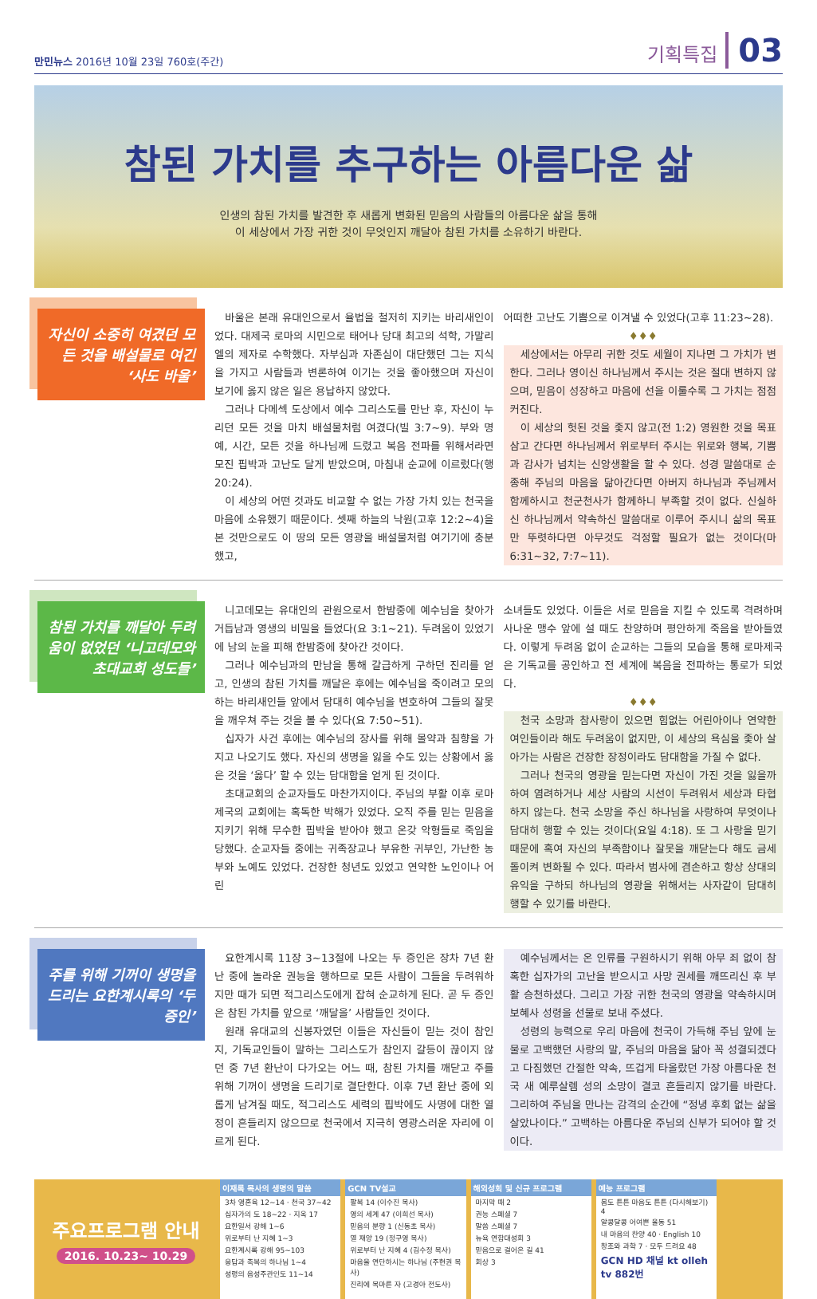만민뉴스 2016년 10월 23일 760호(주간)
기획특집 03
참된 가치를 추구하는 아름다운 삶
인생의 참된 가치를 발견한 후 새롭게 변화된 믿음의 사람들의 아름다운 삶을 통해
이 세상에서 가장 귀한 것이 무엇인지 깨달아 참된 가치를 소유하기 바란다.
자신이 소중히 여겼던 모든 것을 배설물로 여긴 ‘사도 바울’
바울은 본래 유대인으로서 율법을 철저히 지키는 바리새인이었다. 대제국 로마의 시민으로 태어나 당대 최고의 석학, 가말리엘의 제자로 수학했다. 자부심과 자존심이 대단했던 그는 지식을 가지고 사람들과 변론하여 이기는 것을 좋아했으며 자신이 보기에 옳지 않은 일은 용납하지 않았다.
그러나 다메섹 도상에서 예수 그리스도를 만난 후, 자신이 누리던 모든 것을 마치 배설물처럼 여겼다(빌 3:7~9). 부와 명예, 시간, 모든 것을 하나님께 드렸고 복음 전파를 위해서라면 모진 핍박과 고난도 달게 받았으며, 마침내 순교에 이르렀다(행 20:24).
이 세상의 어떤 것과도 비교할 수 없는 가장 가치 있는 천국을 마음에 소유했기 때문이다. 셋째 하늘의 낙원(고후 12:2~4)을 본 것만으로도 이 땅의 모든 영광을 배설물처럼 여기기에 충분했고,
어떠한 고난도 기쁨으로 이겨낼 수 있었다(고후 11:23~28).
♦♦♦
세상에서는 아무리 귀한 것도 세월이 지나면 그 가치가 변한다. 그러나 영이신 하나님께서 주시는 것은 절대 변하지 않으며, 믿음이 성장하고 마음에 선을 이룰수록 그 가치는 점점 커진다.
이 세상의 헛된 것을 좇지 않고(전 1:2) 영원한 것을 목표 삼고 간다면 하나님께서 위로부터 주시는 위로와 행복, 기쁨과 감사가 넘치는 신앙생활을 할 수 있다. 성경 말씀대로 순종해 주님의 마음을 닮아간다면 아버지 하나님과 주님께서 함께하시고 천군천사가 함께하니 부족할 것이 없다. 신실하신 하나님께서 약속하신 말씀대로 이루어 주시니 삶의 목표만 뚜렷하다면 아무것도 걱정할 필요가 없는 것이다(마 6:31~32, 7:7~11).
참된 가치를 깨달아 두려움이 없었던 ‘니고데모와 초대교회 성도들’
니고데모는 유대인의 관원으로서 한밤중에 예수님을 찾아가 거듭남과 영생의 비밀을 들었다(요 3:1~21). 두려움이 있었기에 남의 눈을 피해 한밤중에 찾아간 것이다.
그러나 예수님과의 만남을 통해 갈급하게 구하던 진리를 얻고, 인생의 참된 가치를 깨달은 후에는 예수님을 죽이려고 모의하는 바리새인들 앞에서 담대히 예수님을 변호하여 그들의 잘못을 깨우쳐 주는 것을 볼 수 있다(요 7:50~51).
십자가 사건 후에는 예수님의 장사를 위해 몰약과 침향을 가지고 나오기도 했다. 자신의 생명을 잃을 수도 있는 상황에서 옳은 것을 ‘옳다’ 할 수 있는 담대함을 얻게 된 것이다.
초대교회의 순교자들도 마찬가지이다. 주님의 부활 이후 로마제국의 교회에는 혹독한 박해가 있었다. 오직 주를 믿는 믿음을 지키기 위해 무수한 핍박을 받아야 했고 온갖 악형들로 죽임을 당했다. 순교자들 중에는 귀족장교나 부유한 귀부인, 가난한 농부와 노예도 있었다. 건장한 청년도 있었고 연약한 노인이나 어린
소녀들도 있었다. 이들은 서로 믿음을 지킬 수 있도록 격려하며 사나운 맹수 앞에 설 때도 찬양하며 평안하게 죽음을 받아들였다. 이렇게 두려움 없이 순교하는 그들의 모습을 통해 로마제국은 기독교를 공인하고 전 세계에 복음을 전파하는 통로가 되었다.
♦♦♦
천국 소망과 참사랑이 있으면 힘없는 어린아이나 연약한 여인들이라 해도 두려움이 없지만, 이 세상의 욕심을 좇아 살아가는 사람은 건장한 장정이라도 담대함을 가질 수 없다.
그러나 천국의 영광을 믿는다면 자신이 가진 것을 잃을까 하여 염려하거나 세상 사람의 시선이 두려워서 세상과 타협하지 않는다. 천국 소망을 주신 하나님을 사랑하여 무엇이나 담대히 행할 수 있는 것이다(요일 4:18). 또 그 사랑을 믿기 때문에 혹여 자신의 부족함이나 잘못을 깨닫는다 해도 금세 돌이켜 변화될 수 있다. 따라서 범사에 겸손하고 항상 상대의 유익을 구하되 하나님의 영광을 위해서는 사자같이 담대히 행할 수 있기를 바란다.
주를 위해 기꺼이 생명을 드리는 요한계시록의 ‘두 증인’
요한계시록 11장 3~13절에 나오는 두 증인은 장차 7년 환난 중에 놀라운 권능을 행하므로 모든 사람이 그들을 두려워하지만 때가 되면 적그리스도에게 잡혀 순교하게 된다. 곧 두 증인은 참된 가치를 앞으로 ‘깨달을’ 사람들인 것이다.
원래 유대교의 신봉자였던 이들은 자신들이 믿는 것이 참인지, 기독교인들이 말하는 그리스도가 참인지 갈등이 끊이지 않던 중 7년 환난이 다가오는 어느 때, 참된 가치를 깨닫고 주를 위해 기꺼이 생명을 드리기로 결단한다. 이후 7년 환난 중에 외롭게 남겨질 때도, 적그리스도 세력의 핍박에도 사명에 대한 열정이 흔들리지 않으므로 천국에서 지극히 영광스러운 자리에 이르게 된다.
예수님께서는 온 인류를 구원하시기 위해 아무 죄 없이 참혹한 십자가의 고난을 받으시고 사망 권세를 깨뜨리신 후 부활 승천하셨다. 그리고 가장 귀한 천국의 영광을 약속하시며 보혜사 성령을 선물로 보내 주셨다.
성령의 능력으로 우리 마음에 천국이 가득해 주님 앞에 눈물로 고백했던 사랑의 말, 주님의 마음을 닮아 꼭 성결되겠다고 다짐했던 간절한 약속, 뜨겁게 타올랐던 가장 아름다운 천국 새 예루살렘 성의 소망이 결코 흔들리지 않기를 바란다. 그리하여 주님을 만나는 감격의 순간에 “정녕 후회 없는 삶을 살았나이다.” 고백하는 아름다운 주님의 신부가 되어야 할 것이다.
주요프로그램 안내
2016. 10.23~ 10.29
이재록 목사의 생명의 말씀
3차 영혼육 12~14 · 천국 37~42
십자가의 도 18~22 · 지옥 17
요한일서 강해 1~6
위로부터 난 지혜 1~3
요한계시록 강해 95~103
응답과 축복의 하나님 1~4
성령의 음성주관인도 11~14
GCN TV설교
팔복 14 (이수진 목사)
영의 세계 47 (이희선 목사)
믿음의 분량 1 (신동초 목사)
열 재앙 19 (정구영 목사)
위로부터 난 지혜 4 (김수정 목사)
마음을 연단하시는 하나님 (주현권 목사)
진리에 목마른 자 (고경아 전도사)
해외성회 및 신규 프로그램
마지막 때 2
권능 스페셜 7
말씀 스페셜 7
뉴욕 연합대성회 3
믿음으로 걸어온 길 41
회상 3
예능 프로그램
몸도 튼튼 마음도 튼튼 (다시해보기) 4
알콩달콩 어여쁜 율동 51
내 마음의 찬양 40 · English 10
창조와 과학 7 · 모두 드려요 48
GCN HD 채널 kt olleh tv 882번